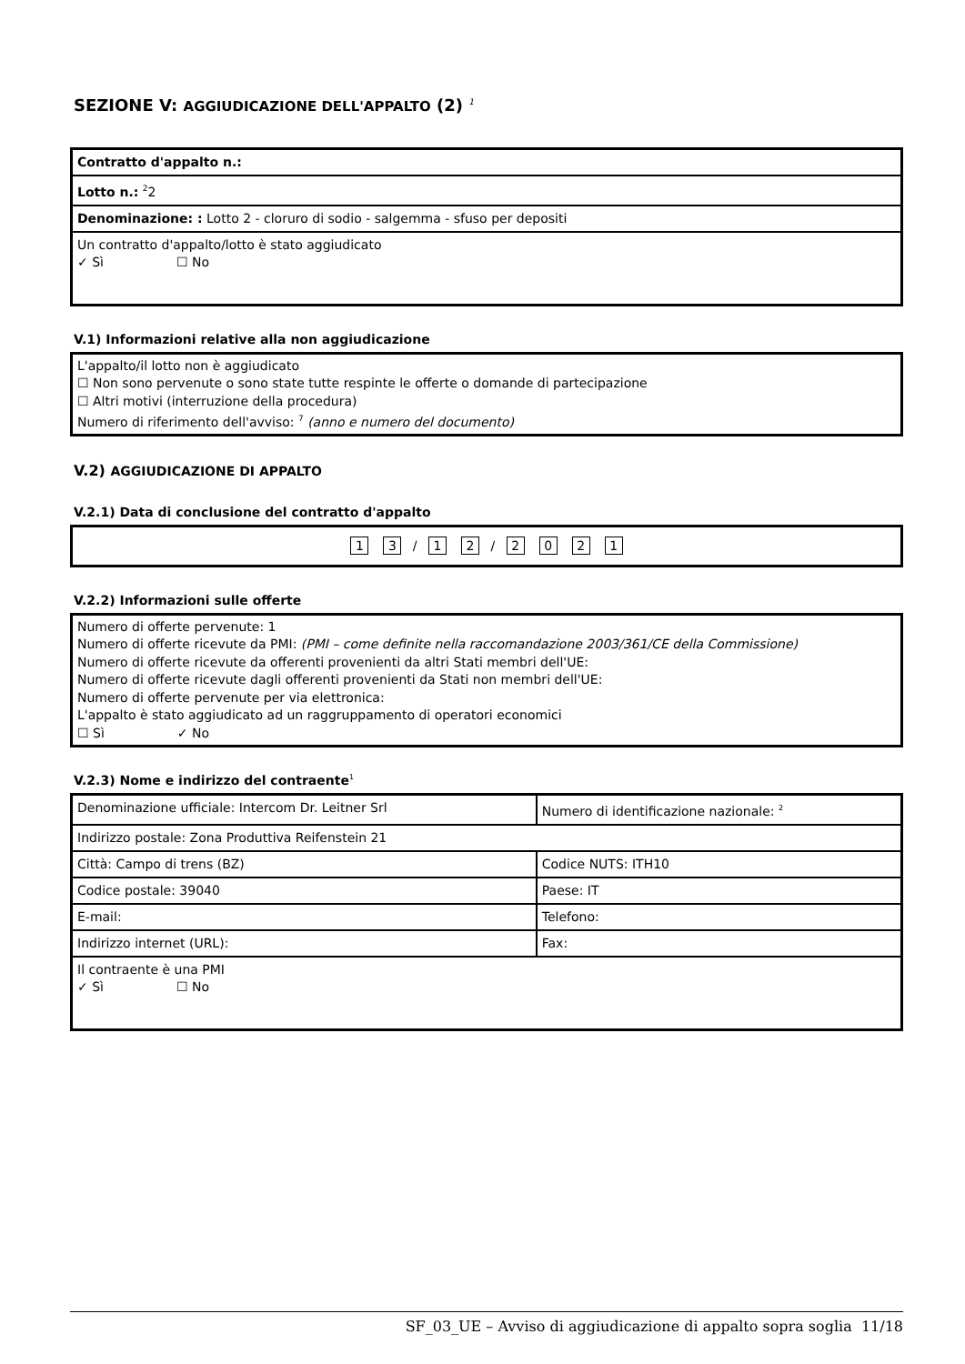SEZIONE V: AGGIUDICAZIONE DELL'APPALTO (2) <sup>1</sup>
| Contratto d'appalto n.: |
| Lotto n.: <sup>2</sup>2 |
| Denominazione: : Lotto 2 - cloruro di sodio - salgemma - sfuso per depositi |
| Un contratto d'appalto/lotto è stato aggiudicato ✓ Sì ☐ No |
V.1) Informazioni relative alla non aggiudicazione
L'appalto/il lotto non è aggiudicato
☐ Non sono pervenute o sono state tutte respinte le offerte o domande di partecipazione
☐ Altri motivi (interruzione della procedura)
Numero di riferimento dell'avviso: <sup>7</sup> (anno e numero del documento)
V.2) AGGIUDICAZIONE DI APPALTO
V.2.1) Data di conclusione del contratto d'appalto
1 3 / 1 2 / 2021
V.2.2) Informazioni sulle offerte
Numero di offerte pervenute: 1
Numero di offerte ricevute da PMI: (PMI – come definite nella raccomandazione 2003/361/CE della Commissione)
Numero di offerte ricevute da offerenti provenienti da altri Stati membri dell'UE:
Numero di offerte ricevute dagli offerenti provenienti da Stati non membri dell'UE:
Numero di offerte pervenute per via elettronica:
L'appalto è stato aggiudicato ad un raggruppamento di operatori economici
☐ Sì ✓ No
V.2.3) Nome e indirizzo del contraente<sup>1</sup>
| Denominazione ufficiale: Intercom Dr. Leitner Srl | Numero di identificazione nazionale: <sup>2</sup> |
| Indirizzo postale: Zona Produttiva Reifenstein 21 | |
| Città: Campo di trens (BZ) | Codice NUTS: ITH10 |
| Codice postale: 39040 | Paese: IT |
| E-mail: | Telefono: |
| Indirizzo internet (URL): | Fax: |
| Il contraente è una PMI ✓ Sì ☐ No | |
SF_03_UE – Avviso di aggiudicazione di appalto sopra soglia 11/18